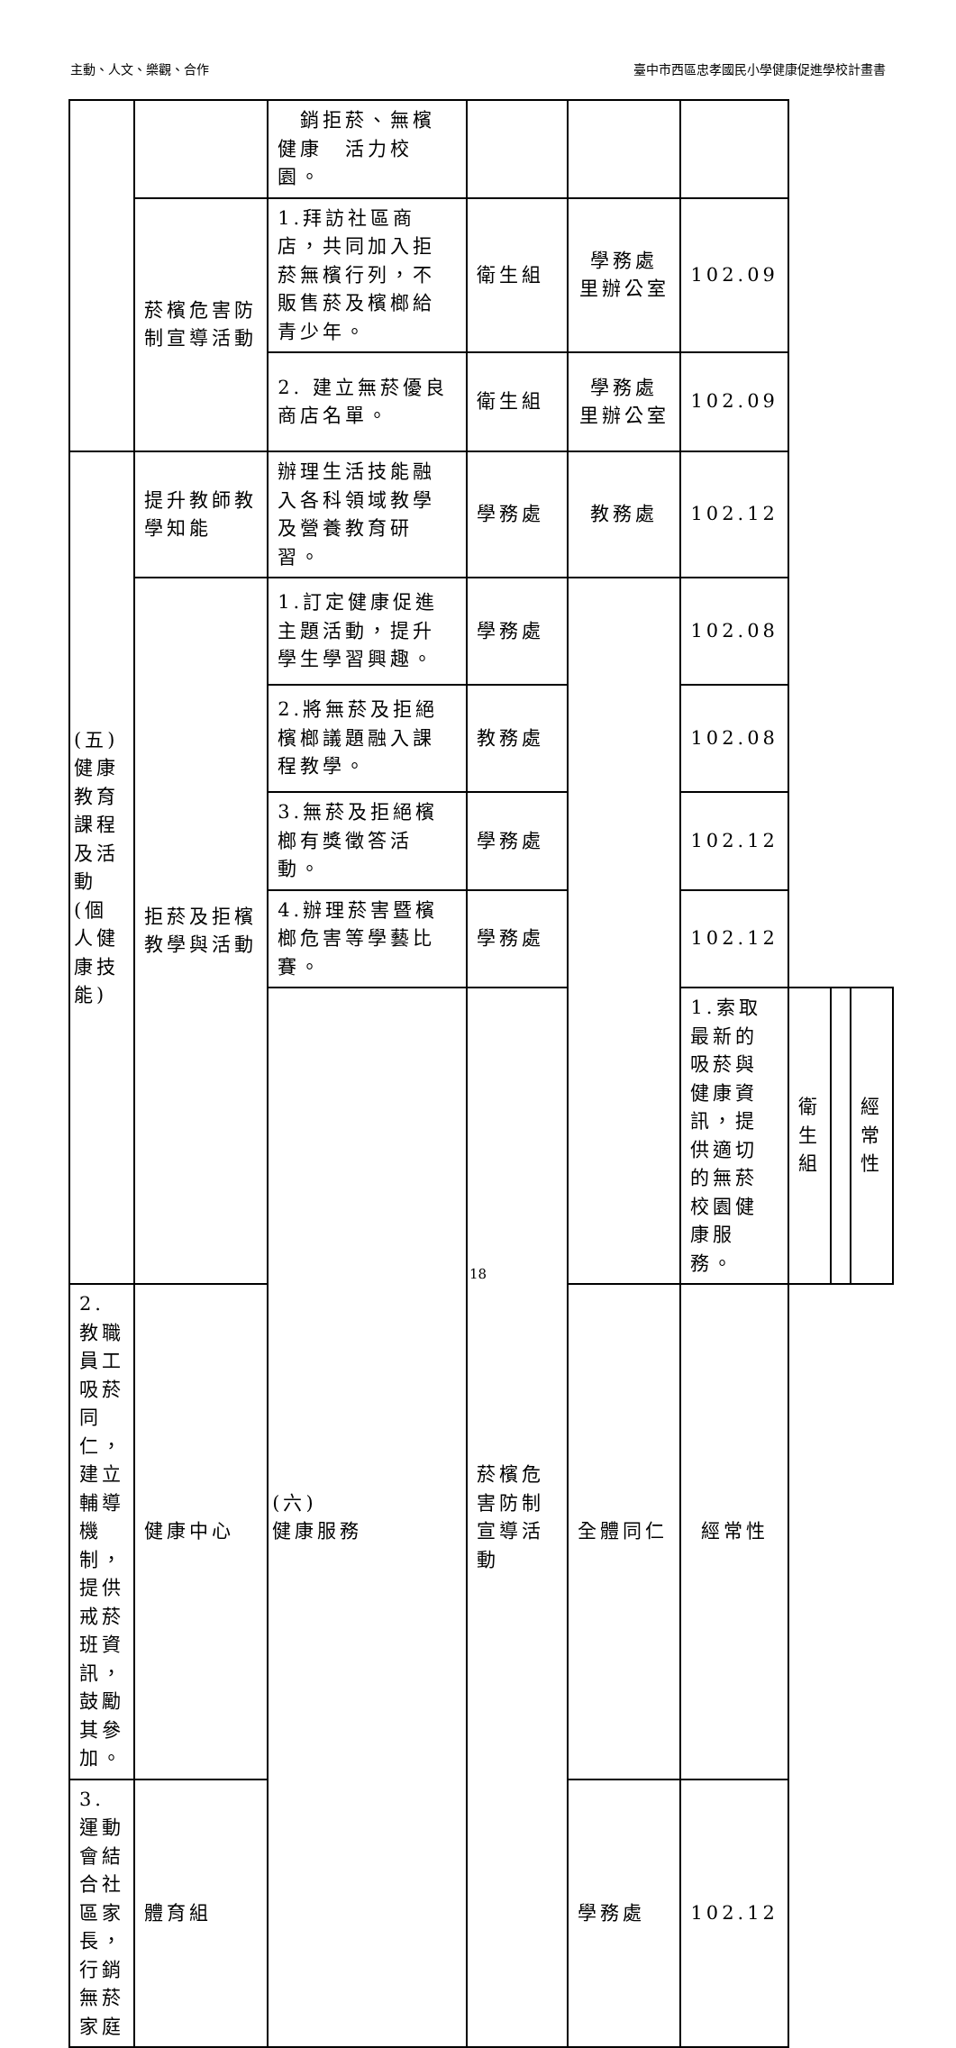主動、人文、樂觀、合作 臺中市西區忠孝國民小學健康促進學校計畫書
| | | 銷拒菸、無檳健康 活力校園。 | | | | | | |
| | 菸檳危害防制宣導活動 | 1.拜訪社區商店，共同加入拒菸無檳行列，不販售菸及檳榔給青少年。 | 衛生組 | 學務處 里辦公室 | 102.09 | | | |
| | | 2. 建立無菸優良商店名單。 | 衛生組 | 學務處 里辦公室 | 102.09 | | | |
| (五) 健康教育課程及活動(個人健康技能) | 提升教師教學知能 | 辦理生活技能融入各科領域教學及營養教育研習。 | 學務處 | 教務處 | 102.12 | | | |
| | 拒菸及拒檳教學與活動 | 1.訂定健康促進主題活動，提升學生學習興趣。 | 學務處 | | 102.08 | | | |
| | | 2.將無菸及拒絕檳榔議題融入課程教學。 | 教務處 | | 102.08 | | | |
| | | 3.無菸及拒絕檳榔有獎徵答活動。 | 學務處 | | 102.12 | | | |
| | | 4.辦理菸害暨檳榔危害等學藝比賽。 | 學務處 | | 102.12 | | | |
| | | (六) 健康服務 | 菸檳危害防制宣導活動 | | 1.索取最新的吸菸與健康資訊，提供適切的無菸校園健康服務。 | 衛生組 | | 經常性 |
| 2.教職員工吸菸同仁，建立輔導機制，提供戒菸班資訊，鼓勵其參加。 | 健康中心 | | | 全體同仁 | 經常性 | | | |
| 3.運動會結合社區家長，行銷無菸家庭 | 體育組 | | | 學務處 | 102.12 | | | |
18